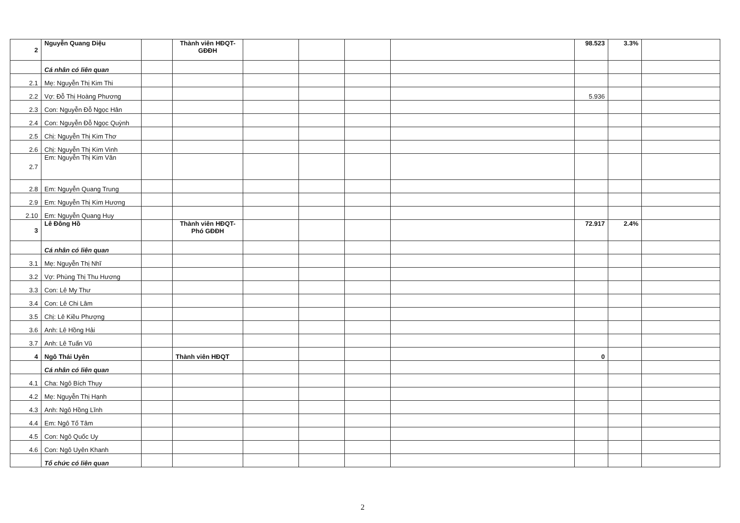| 2 | Nguyễn Quang Diệu | | Thành viên HĐQT-GĐĐH | | | | | 98.523 | 3.3% | |
| | Cá nhân có liên quan | | | | | | | | | |
| 2.1 | Mẹ: Nguyễn Thị Kim Thi | | | | | | | | | |
| 2.2 | Vợ: Đỗ Thị Hoàng Phương | | | | | | | 5.936 | | |
| 2.3 | Con: Nguyễn Đỗ Ngọc Hân | | | | | | | | | |
| 2.4 | Con: Nguyễn Đỗ Ngọc Quỳnh | | | | | | | | | |
| 2.5 | Chị: Nguyễn Thị Kim Thơ | | | | | | | | | |
| 2.6 | Chị: Nguyễn Thị Kim Vinh | | | | | | | | | |
| 2.7 | Em: Nguyễn Thị Kim Vân | | | | | | | | | |
| 2.8 | Em: Nguyễn Quang Trung | | | | | | | | | |
| 2.9 | Em: Nguyễn Thị Kim Hương | | | | | | | | | |
| 2.10 | Em: Nguyễn Quang Huy | | | | | | | | | |
| 3 | Lê Đông Hồ | | Thành viên HĐQT-Phó GĐĐH | | | | | 72.917 | 2.4% | |
| | Cá nhân có liên quan | | | | | | | | | |
| 3.1 | Mẹ: Nguyễn Thị Nhĩ | | | | | | | | | |
| 3.2 | Vợ: Phùng Thị Thu Hương | | | | | | | | | |
| 3.3 | Con: Lê My Thư | | | | | | | | | |
| 3.4 | Con: Lê Chi Lâm | | | | | | | | | |
| 3.5 | Chị: Lê Kiều Phượng | | | | | | | | | |
| 3.6 | Anh: Lê Hồng Hải | | | | | | | | | |
| 3.7 | Anh: Lê Tuấn Vũ | | | | | | | | | |
| 4 | Ngô Thái Uyên | | Thành viên HĐQT | | | | | 0 | | |
| | Cá nhân có liên quan | | | | | | | | | |
| 4.1 | Cha: Ngô Bích Thụy | | | | | | | | | |
| 4.2 | Mẹ: Nguyễn Thị Hạnh | | | | | | | | | |
| 4.3 | Anh: Ngô Hồng Lĩnh | | | | | | | | | |
| 4.4 | Em: Ngô Tố Tâm | | | | | | | | | |
| 4.5 | Con: Ngô Quốc Uy | | | | | | | | | |
| 4.6 | Con: Ngô Uyên Khanh | | | | | | | | | |
| | Tổ chức có liên quan | | | | | | | | | |
2